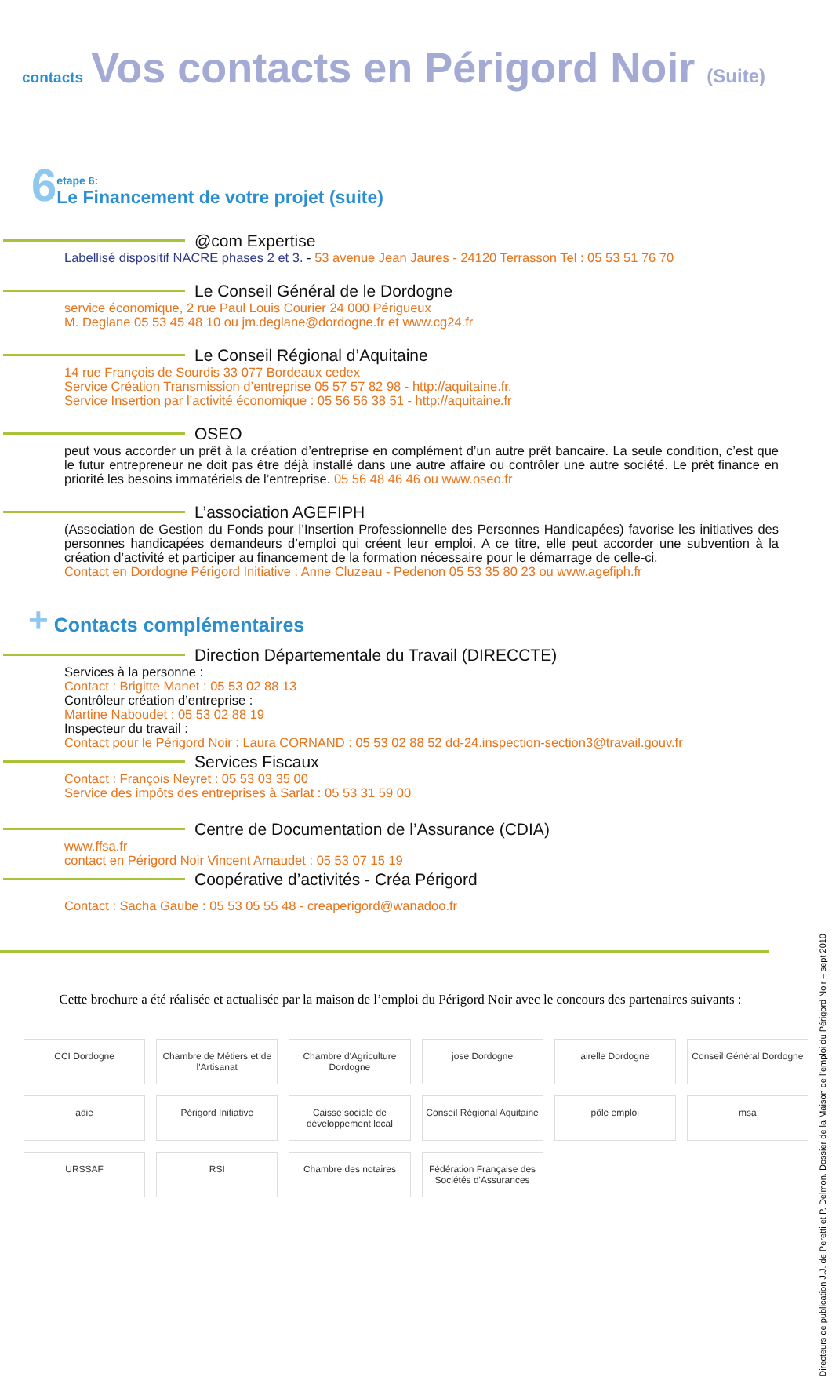contacts
Vos contacts en Périgord Noir (Suite)
6
etape 6:
Le Financement de votre projet (suite)
@com Expertise
Labellisé dispositif NACRE phases 2 et 3. - 53 avenue Jean Jaures - 24120 Terrasson Tel : 05 53 51 76 70
Le Conseil Général de le Dordogne
service économique, 2 rue Paul Louis Courier 24 000 Périgueux
M. Deglane 05 53 45 48 10 ou jm.deglane@dordogne.fr et www.cg24.fr
Le Conseil Régional d’Aquitaine
14 rue François de Sourdis 33 077 Bordeaux cedex
Service Création Transmission d’entreprise 05 57 57 82 98 - http://aquitaine.fr.
Service Insertion par l’activité économique : 05 56 56 38 51 - http://aquitaine.fr
OSEO
peut vous accorder un prêt à la création d’entreprise en complément d’un autre prêt bancaire. La seule condition, c’est que le futur entrepreneur ne doit pas être déjà installé dans une autre affaire ou contrôler une autre société. Le prêt finance en priorité les besoins immatériels de l’entreprise. 05 56 48 46 46 ou www.oseo.fr
L’association AGEFIPH
(Association de Gestion du Fonds pour l’Insertion Professionnelle des Personnes Handicapées) favorise les initiatives des personnes handicapées demandeurs d’emploi qui créent leur emploi. A ce titre, elle peut accorder une subvention à la création d’activité et participer au financement de la formation nécessaire pour le démarrage de celle-ci.
Contact en Dordogne Périgord Initiative : Anne Cluzeau - Pedenon 05 53 35 80 23 ou www.agefiph.fr
+ Contacts complémentaires
Direction Départementale du Travail (DIRECCTE)
Services à la personne :
Contact : Brigitte Manet : 05 53 02 88 13
Contrôleur création d’entreprise :
Martine Naboudet : 05 53 02 88 19
Inspecteur du travail :
Contact pour le Périgord Noir : Laura CORNAND : 05 53 02 88 52 dd-24.inspection-section3@travail.gouv.fr
Services Fiscaux
Contact : François Neyret : 05 53 03 35 00
Service des impôts des entreprises à Sarlat : 05 53 31 59 00
Centre de Documentation de l’Assurance (CDIA)
www.ffsa.fr
contact en Périgord Noir Vincent Arnaudet : 05 53 07 15 19
Coopérative d’activités - Créa Périgord
Contact : Sacha Gaube : 05 53 05 55 48 - creaperigord@wanadoo.fr
Cette brochure a été réalisée et actualisée par la maison de l’emploi du Périgord Noir avec le concours des partenaires suivants :
CCI Dordogne
Chambre de Métiers et de l'Artisanat
Chambre d'Agriculture Dordogne
jose Dordogne
airelle Dordogne
Conseil Général Dordogne
adie
Périgord Initiative
Caisse sociale de développement local
Conseil Régional Aquitaine
pôle emploi
msa
URSSAF
RSI
Chambre des notaires
Fédération Française des Sociétés d'Assurances
Directeurs de publication J.J. de Peretti et P. Delmon. Dossier de la Maison de l’emploi du Périgord Noir – sept 2010